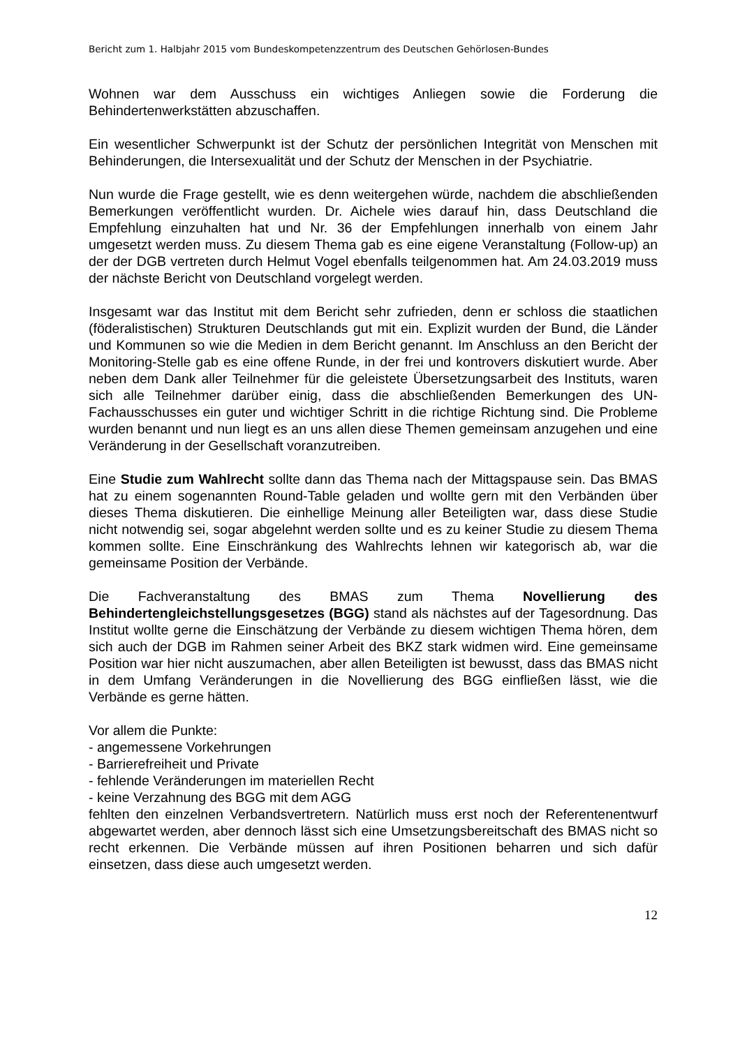Bericht zum 1. Halbjahr 2015 vom Bundeskompetenzzentrum des Deutschen Gehörlosen-Bundes
Wohnen war dem Ausschuss ein wichtiges Anliegen sowie die Forderung die Behindertenwerkstätten abzuschaffen.
Ein wesentlicher Schwerpunkt ist der Schutz der persönlichen Integrität von Menschen mit Behinderungen, die Intersexualität und der Schutz der Menschen in der Psychiatrie.
Nun wurde die Frage gestellt, wie es denn weitergehen würde, nachdem die abschließenden Bemerkungen veröffentlicht wurden. Dr. Aichele wies darauf hin, dass Deutschland die Empfehlung einzuhalten hat und Nr. 36 der Empfehlungen innerhalb von einem Jahr umgesetzt werden muss. Zu diesem Thema gab es eine eigene Veranstaltung (Follow-up) an der der DGB vertreten durch Helmut Vogel ebenfalls teilgenommen hat. Am 24.03.2019 muss der nächste Bericht von Deutschland vorgelegt werden.
Insgesamt war das Institut mit dem Bericht sehr zufrieden, denn er schloss die staatlichen (föderalistischen) Strukturen Deutschlands gut mit ein. Explizit wurden der Bund, die Länder und Kommunen so wie die Medien in dem Bericht genannt. Im Anschluss an den Bericht der Monitoring-Stelle gab es eine offene Runde, in der frei und kontrovers diskutiert wurde. Aber neben dem Dank aller Teilnehmer für die geleistete Übersetzungsarbeit des Instituts, waren sich alle Teilnehmer darüber einig, dass die abschließenden Bemerkungen des UN-Fachausschusses ein guter und wichtiger Schritt in die richtige Richtung sind. Die Probleme wurden benannt und nun liegt es an uns allen diese Themen gemeinsam anzugehen und eine Veränderung in der Gesellschaft voranzutreiben.
Eine Studie zum Wahlrecht sollte dann das Thema nach der Mittagspause sein. Das BMAS hat zu einem sogenannten Round-Table geladen und wollte gern mit den Verbänden über dieses Thema diskutieren. Die einhellige Meinung aller Beteiligten war, dass diese Studie nicht notwendig sei, sogar abgelehnt werden sollte und es zu keiner Studie zu diesem Thema kommen sollte. Eine Einschränkung des Wahlrechts lehnen wir kategorisch ab, war die gemeinsame Position der Verbände.
Die Fachveranstaltung des BMAS zum Thema Novellierung des Behindertengleichstellungsgesetzes (BGG) stand als nächstes auf der Tagesordnung. Das Institut wollte gerne die Einschätzung der Verbände zu diesem wichtigen Thema hören, dem sich auch der DGB im Rahmen seiner Arbeit des BKZ stark widmen wird. Eine gemeinsame Position war hier nicht auszumachen, aber allen Beteiligten ist bewusst, dass das BMAS nicht in dem Umfang Veränderungen in die Novellierung des BGG einfließen lässt, wie die Verbände es gerne hätten.
Vor allem die Punkte:
- angemessene Vorkehrungen
- Barrierefreiheit und Private
- fehlende Veränderungen im materiellen Recht
- keine Verzahnung des BGG mit dem AGG
fehlten den einzelnen Verbandsvertretern. Natürlich muss erst noch der Referentenentwurf abgewartet werden, aber dennoch lässt sich eine Umsetzungsbereitschaft des BMAS nicht so recht erkennen. Die Verbände müssen auf ihren Positionen beharren und sich dafür einsetzen, dass diese auch umgesetzt werden.
12